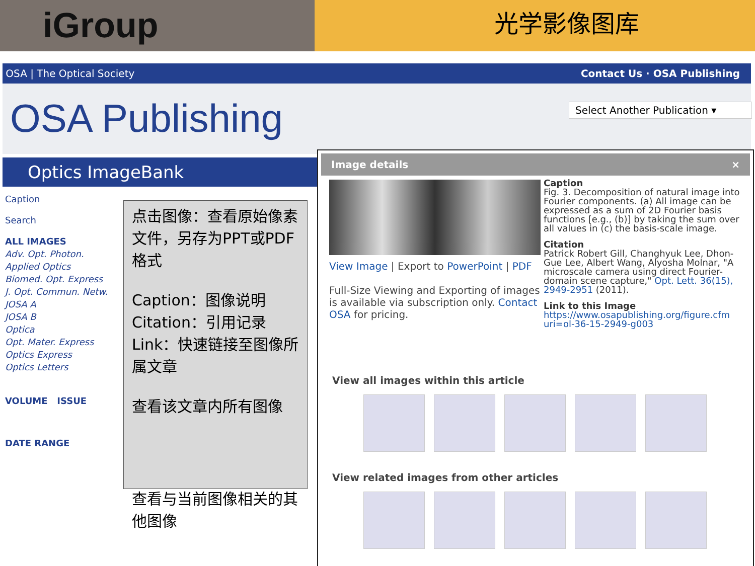iGroup
光学影像图库
OSA | The Optical Society Contact Us · OSA Publishing
OSA Publishing Select Another Publication ▾
Optics ImageBank
Caption
Search
ALL IMAGES
Adv. Opt. Photon.
Applied Optics
Biomed. Opt. Express
J. Opt. Commun. Netw.
JOSA A
JOSA B
Optica
Opt. Mater. Express
Optics Express
Optics Letters
VOLUME ISSUE
DATE RANGE
点击图像：查看原始像素文件，另存为PPT或PDF格式
Caption：图像说明
Citation：引用记录
Link：快速链接至图像所属文章
查看该文章内所有图像
查看与当前图像相关的其他图像
Image details ×
Caption
Fig. 3. Decomposition of natural image into Fourier components. (a) All image can be expressed as a sum of 2D Fourier basis functions [e.g., (b)] by taking the sum over all values in (c) the basis-scale image.
Citation
Patrick Robert Gill, Changhyuk Lee, Dhon-Gue Lee, Albert Wang, Alyosha Molnar, "A microscale camera using direct Fourier-domain scene capture," Opt. Lett. 36(15), 2949-2951 (2011).
Link to this Image
https://www.osapublishing.org/figure.cfm uri=ol-36-15-2949-g003
View Image | Export to PowerPoint | PDF
Full-Size Viewing and Exporting of images is available via subscription only. Contact OSA for pricing.
View all images within this article
View related images from other articles